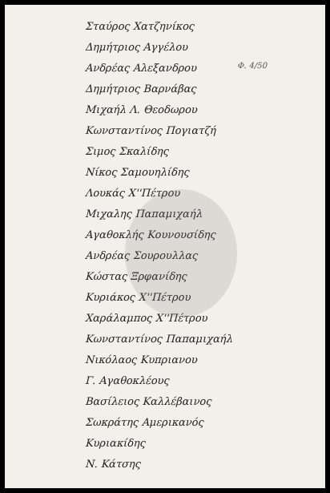Φ. 4/50
Σταύρος Χατζηνίκος
Δημήτριος Αγγέλου
Ανδρέας Αλεξανδρου
Δημήτριος Βαρνάβας
Μιχαήλ Λ. Θεοδωρου
Κωνσταντίνος Πογιατζή
Σιμος Σκαλίδης
Νίκος Σαμουηλίδης
Λουκάς Χ''Πέτρου
Μιχαλης Παπαμιχαήλ
Αγαθοκλής Κουνουσίδης
Ανδρέας Σουρουλλας
Κώστας Ξρφανίδης
Κυριάκος Χ''Πέτρου
Χαράλαμπος Χ''Πέτρου
Κωνσταντίνος Παπαμιχαήλ
Νικόλαος Κυπριανου
Γ. Αγαθοκλέους
Βασίλειος Καλλέβαινος
Σωκράτης Αμερικανός
Κυριακίδης
Ν. Κάτσης